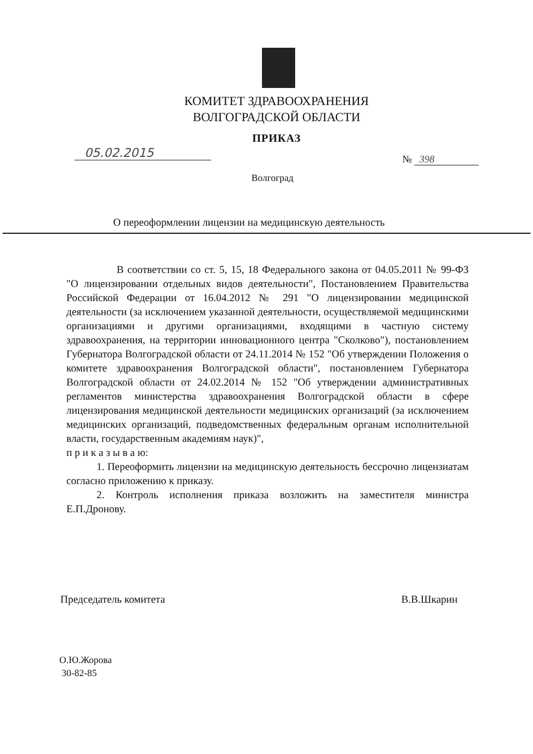КОМИТЕТ ЗДРАВООХРАНЕНИЯ
ВОЛГОГРАДСКОЙ ОБЛАСТИ
ПРИКАЗ
05.02.2015 № 398
Волгоград
О переоформлении лицензии на медицинскую деятельность
В соответствии со ст. 5, 15, 18 Федерального закона от 04.05.2011 № 99-ФЗ "О лицензировании отдельных видов деятельности", Постановлением Правительства Российской Федерации от 16.04.2012 № 291 "О лицензировании медицинской деятельности (за исключением указанной деятельности, осуществляемой медицинскими организациями и другими организациями, входящими в частную систему здравоохранения, на территории инновационного центра "Сколково"), постановлением Губернатора Волгоградской области от 24.11.2014 № 152 "Об утверждении Положения о комитете здравоохранения Волгоградской области", постановлением Губернатора Волгоградской области от 24.02.2014 № 152 "Об утверждении административных регламентов министерства здравоохранения Волгоградской области в сфере лицензирования медицинской деятельности медицинских организаций (за исключением медицинских организаций, подведомственных федеральным органам исполнительной власти, государственным академиям наук)",
п р и к а з ы в а ю:
1. Переоформить лицензии на медицинскую деятельность бессрочно лицензиатам согласно приложению к приказу.
2. Контроль исполнения приказа возложить на заместителя министра Е.П.Дронову.
Председатель комитета В.В.Шкарин
О.Ю.Жорова
30-82-85